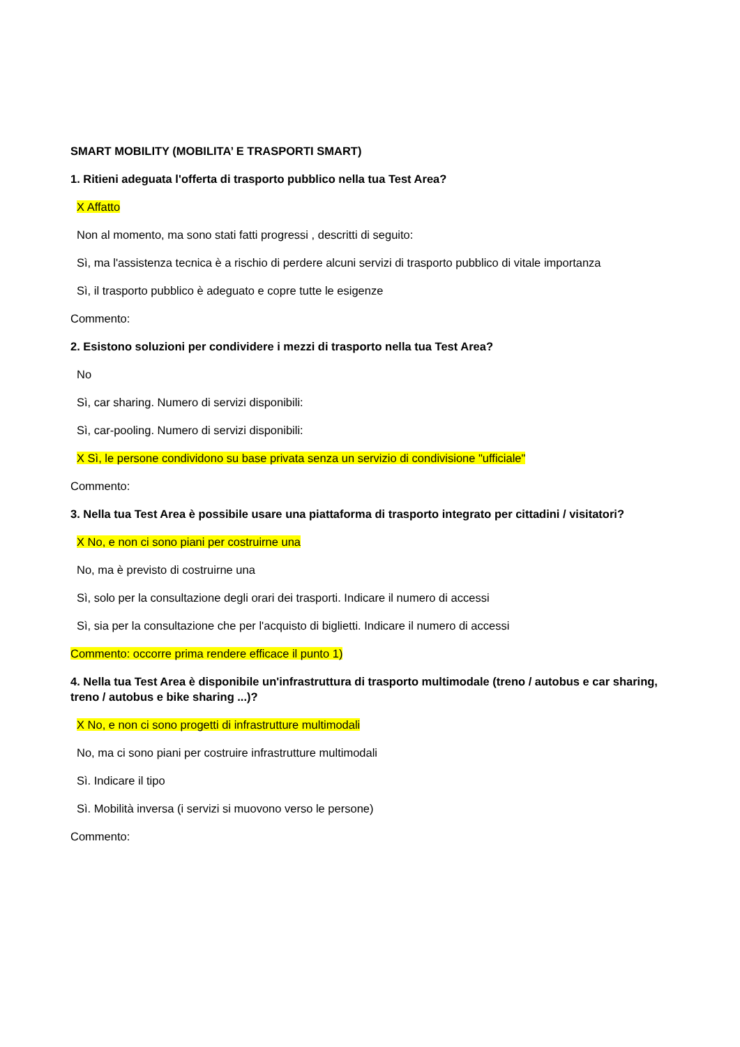SMART MOBILITY (MOBILITA’ E TRASPORTI SMART)
1. Ritieni adeguata l'offerta di trasporto pubblico nella tua Test Area?
X Affatto
Non al momento, ma sono stati fatti progressi , descritti di seguito:
Sì, ma l'assistenza tecnica è a rischio di perdere alcuni servizi di trasporto pubblico di vitale importanza
Sì, il trasporto pubblico è adeguato e copre tutte le esigenze
Commento:
2. Esistono soluzioni per condividere i mezzi di trasporto nella tua Test Area?
No
Sì, car sharing. Numero di servizi disponibili:
Sì, car-pooling. Numero di servizi disponibili:
X Sì, le persone condividono su base privata senza un servizio di condivisione "ufficiale"
Commento:
3. Nella tua Test Area è possibile usare una piattaforma di trasporto integrato per cittadini / visitatori?
X No, e non ci sono piani per costruirne una
No, ma è previsto di costruirne una
Sì, solo per la consultazione degli orari dei trasporti. Indicare il numero di accessi
Sì, sia per la consultazione che per l'acquisto di biglietti. Indicare il numero di accessi
Commento: occorre prima rendere efficace il punto 1)
4. Nella tua Test Area è disponibile un'infrastruttura di trasporto multimodale (treno / autobus e car sharing, treno / autobus e bike sharing ...)?
X No, e non ci sono progetti di infrastrutture multimodali
No, ma ci sono piani per costruire infrastrutture multimodali
Sì. Indicare il tipo
Sì. Mobilità inversa (i servizi si muovono verso le persone)
Commento: